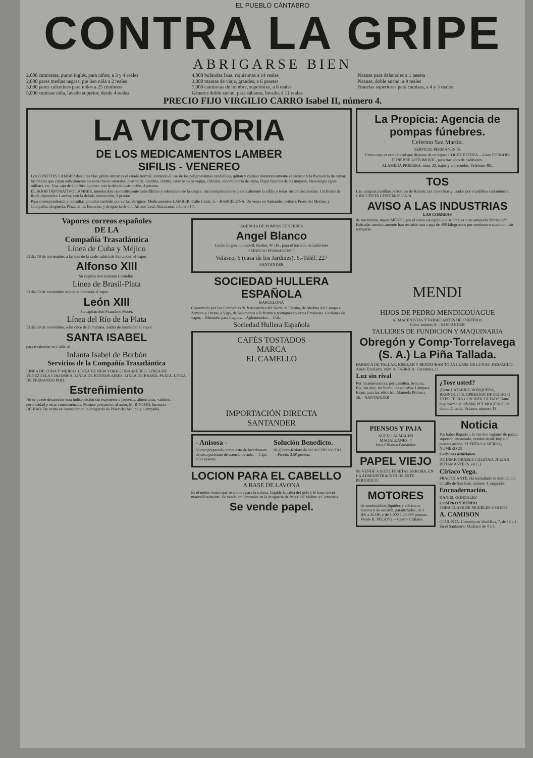EL PUEBLO CÁNTABRO
CONTRA LA GRIPE
ABRIGARSE BIEN
2,000 camisetas, punto inglés, para niños, a 3 y 4 reales.
2,000 pares medias negras, pie liso niña a 2 reales
3,000 pares calcetines para niños a 25 céntimos
5,000 camisas niña, lavado superior, desde 4 reales
4,000 bufandas lana, riquísimas a 14 reales
3,000 mantas de viaje, grandes, a 6 pesetas
7,000 camisetas de hombre, superiores, a 6 reales
Géneros doble ancho, para sábanas, lavado, á 11 reales
Pisanas para delantales a 1 peseta
Pisanas, doble ancho, a 9 reales
Franelas superiores para camisas, a 4 y 5 reales
PRECIO FIJO VIRGILIO CARRO Isabel II, número 4.
LA VICTORIA
DE LOS MEDICAMENTOS LAMBER
SIFILIS - VENEREO
Los CONFITES LAMBER dan a las vías génito urinarias el estado normal, evitando el uso de las peligrosísimas candelillas, quitan y calman instantáneamente el escozor y la frecuencia de orinar, los únicos que curan radicalmente las estrecheces uretrales, prostatitis, uretritis, cistitis, catarros de la vejiga, cálculos, incontinencia de orina, flujos blancos de las mujeres, blenorragia (gota militar), etc. Una caja de Confites Lamber, con la debida instrucción, 4 pesetas.
EL ROOB DEPURATIVO LAMBER, inmejorable reconstituyente antisifilítico y refrescante de la sangre, cura completamente y radicalmente la sífilis y todas sus consecuencias. Un frasco de Roob depurativo Lamber, con la debida instrucción, 3 pesetas.
Para correspondencia y consultas gratuitas también por cartas, dirigirse: Medicamentos LAMBER, Calle Claris, 5.—BARCELONA. De venta en Santander, señores Pérez del Molino, y Compañía, droguería, Plaza de las Escuelas, y droguería de don Atilano Leal, Atarazanas, número 10.
Vapores correos españoles
DE LA
Compañía Trasatlántica
Línea de Cuba y Méjico
El día 19 de noviembre, a las tres de la tarde, saldrá de Santander, el vapor
Alfonso XIII
Su capitán don Antonio Cornellas.
Línea de Brasil-Plata
El día 13 de noviembre saldrá de Santader el vapor
León XIII
Su capitán don Francisco Moret.
Línea del Río de la Plata
El día 30 de noviembre, a las once de la mañana, saldrá de Santander el vapor
SANTA ISABEL
para trasbordar en Cádiz al
Infanta Isabel de Borbón
Servicios de la Compañía Trasatlántica
LINEA DE CUBA Y MEJICO. LINEA DE NEW YORK CUBA-MEJICO. LINEA DE VENEZUELA COLOMBIA. LINEA DE BUENOS AIRES. LINEA DE BRASIL-PLATA. LINEA DE FERNANDO POO.
Estreñimiento
No se puede desatender esta indisposición sin exponerse a jaquecas, almorranas, vahídos, nerviosidad y otras consecuencias. Pídanse prospectos al autor, M. RINCON, farmacia.—BILBAO. De venta en Santander en la droguería de Pérez del Molino y Compañía.
AGENCIA DE POMPAS FÚNEBRES
Angel Blanco
Coche furgón automóvil, Berliet, 40 HP., para el traslado de cadáveres
SERVICIO PERMANENTE
Velasco, 6 (casa de los Jardines), 6.-Teléf. 227
SANTANDER
SOCIEDAD HULLERA ESPAÑOLA
BARCELONA
Consumido por las Compañías de ferrocarriles del Norte de España, de Medina del Campo a Zamora y Orense a Vigo, de Salamanca a la frontera portuguesa y otras Empresas. Carbones de vapor.—Menudos para fraguas.—Aglomerados.—Cok.
Sociedad Hullera Española
CAFÉS TOSTADOS
MARCA
EL CAMELLO
IMPORTACIÓN DIRECTA
SANTANDER
- Anisosa -
Nuevo preparado compuesto de bicarbonato de sosa purísimo de esencia de anís. —Caja: 0,50 pesetas.
Solución Benedicto.
de glicero-fosfato de cal de CREOSOTAL. —Precio: 2,50 pesetas.
LOCION PARA EL CABELLO
A BASE DE LAVONA
Es el mejor tónico que se conoce para la cabeza. Impide la caída del pelo y le hace crecer maravillosamente. Se vende en Santander en la droguería de Pérez del Molino y Compañía.
Se vende papel.
La Propicia: Agencia de pompas fúnebres.
Ceferino San Martín.
SERVICIO PERMANENTE
Unica casa en esta ciudad que dispone de un lujoso COCHE ESTUFA.—Gran FURGON-FUNEBRE AUTOMOVIL, para traslados de cadáveres.
ALAMEDA PRIMERA, núm. 22, bajos y entresuelos. Teléfono 481.
TOS
Las antiguas pastillas pectorales de Rincón, tan conocidas y usadas por el público santanderino. CINCUENTA CENTIMOS CAJA
AVISO A LAS INDUSTRIAS
LAS CORREAS
de trasmisión, marca MENDI, por el cuero escogido que se emplea y su esmerada fabricación. Estiradas mecánicamente han resistido una carga de 400 kilogramos por centímetro cuadrado, sin romperse.
MENDI
HIJOS DE PEDRO MENDICOUAGUE
ALMACENISTAS Y FABRICANTES DE CURTIDOS
Cubo, número 8. - SANTANDER
TALLERES DE FUNDICION Y MAQUINARIA
Obregón y Comp·Torrelavega
(S. A.) La Piña Tallada.
FABRICA DE TALLAR, BISELAR Y RESTAURAR TODA CLASE DE LUNAS. DESPACHO: Amós Escalante, núm. 4. FABRICA: Cervantes, 11.
Luz sin rival
Por incandescencia, por gasolina, bencina, fija, sin olor, sin humo, inexplosiva. Lámpara Kranz para luz eléctrica. Alameda Primera, 26.—SANTANDER
¿Tose usted?
¡Tiene CATARRO, RONQUERA, BRONQUITIS, OPRESION DE PECHO O EXPECTORA CON DIFICULTAD? Tome hoy mismo el infalible PULMOGENOL del doctor Cuerda. Velasco, número 13.
PIENSOS Y PAJA
NUEVO ALMACEN
MAGALLANES, 4
David Blanco Fernández
PAPEL VIEJO
SE VENDE A SIETE PESETAS ARROBA, EN LA ADMINISTRACION DE ESTE PERIODICO.
MOTORES
de combustibles líquidos y eléctricos nuevos y de ocasión, garantizados, de 1 HP. a 25 HP, y de 1.000 á 20.000 pesetas. Vende H. PELAYO.—Castro Urdiales.
Noticia
Por haber llegado a la vez dos vagones de patata superior, encarnada, venden desde hoy a 3 pesetas arroba. PUERTA LA SIERRA, NUMERO 23
Carbones asturianos.
DE INMEJORABLE CALIDAD. JULIAN BUTAMANTE (S. en C.)
Ciriaco Vega.
PRACTICANTE. Ha trasladado su domicilio a la calle de San José, número 1, segundo.
Encuadernación.
DANIEL GONZALEZ
COMPRO Y VENDO
TODA CLASE DE MUEBLES USADOS
A. CAMISON
OCULISTA. Consulta en Wad-Ras, 7, de 12 a 1. En el Santatorio Madrazo de 4 a 5.